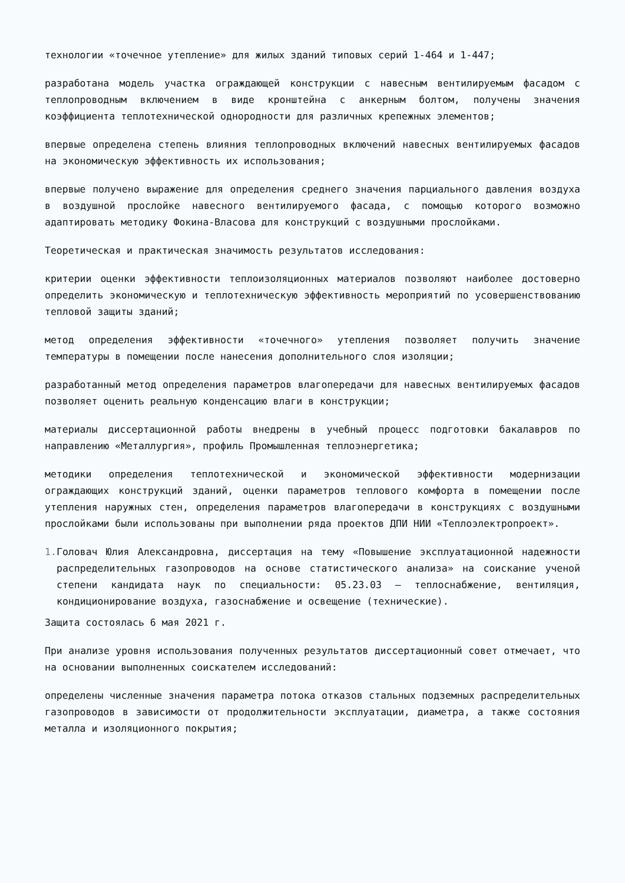технологии «точечное утепление» для жилых зданий типовых серий 1-464 и 1-447;
разработана модель участка ограждающей конструкции с навесным вентилируемым фасадом с теплопроводным включением в виде кронштейна с анкерным болтом, получены значения коэффициента теплотехнической однородности для различных крепежных элементов;
впервые определена степень влияния теплопроводных включений навесных вентилируемых фасадов на экономическую эффективность их использования;
впервые получено выражение для определения среднего значения парциального давления воздуха в воздушной прослойке навесного вентилируемого фасада, с помощью которого возможно адаптировать методику Фокина-Власова для конструкций с воздушными прослойками.
Теоретическая и практическая значимость результатов исследования:
критерии оценки эффективности теплоизоляционных материалов позволяют наиболее достоверно определить экономическую и теплотехническую эффективность мероприятий по усовершенствованию тепловой защиты зданий;
метод определения эффективности «точечного» утепления позволяет получить значение температуры в помещении после нанесения дополнительного слоя изоляции;
разработанный метод определения параметров влагопередачи для навесных вентилируемых фасадов позволяет оценить реальную конденсацию влаги в конструкции;
материалы диссертационной работы внедрены в учебный процесс подготовки бакалавров по направлению «Металлургия», профиль Промышленная теплоэнергетика;
методики определения теплотехнической и экономической эффективности модернизации ограждающих конструкций зданий, оценки параметров теплового комфорта в помещении после утепления наружных стен, определения параметров влагопередачи в конструкциях с воздушными прослойками были использованы при выполнении ряда проектов ДПИ НИИ «Теплоэлектропроект».
1. Головач Юлия Александровна, диссертация на тему «Повышение эксплуатационной надежности распределительных газопроводов на основе статистического анализа» на соискание ученой степени кандидата наук по специальности: 05.23.03 – теплоснабжение, вентиляция, кондиционирование воздуха, газоснабжение и освещение (технические).
Защита состоялась 6 мая 2021 г.
При анализе уровня использования полученных результатов диссертационный совет отмечает, что на основании выполненных соискателем исследований:
определены численные значения параметра потока отказов стальных подземных распределительных газопроводов в зависимости от продолжительности эксплуатации, диаметра, а также состояния металла и изоляционного покрытия;